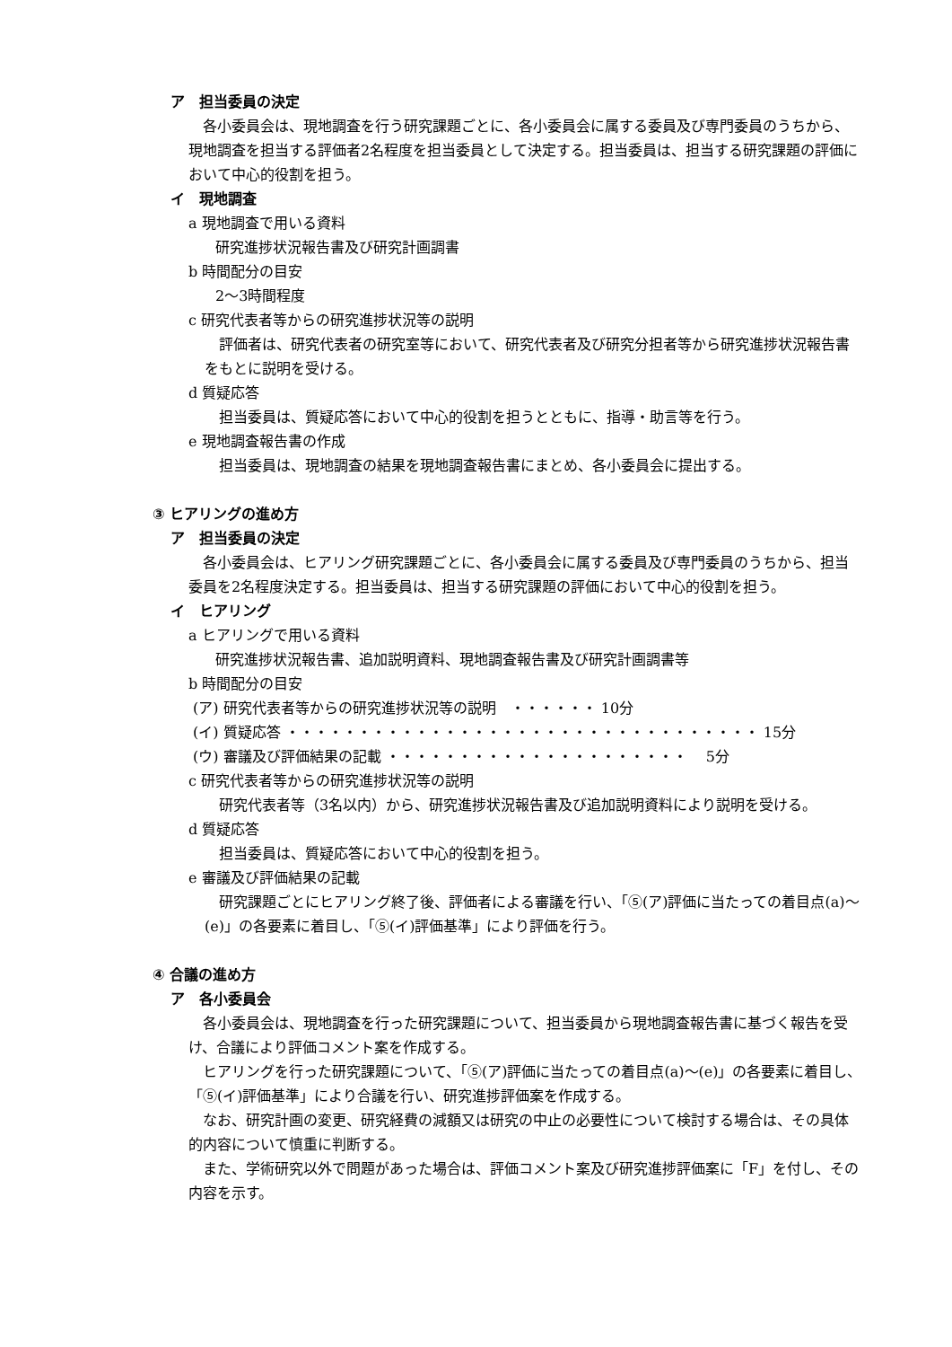ア　担当委員の決定
各小委員会は、現地調査を行う研究課題ごとに、各小委員会に属する委員及び専門委員のうちから、現地調査を担当する評価者2名程度を担当委員として決定する。担当委員は、担当する研究課題の評価において中心的役割を担う。
イ　現地調査
a 現地調査で用いる資料
研究進捗状況報告書及び研究計画調書
b 時間配分の目安
2～3時間程度
c 研究代表者等からの研究進捗状況等の説明
評価者は、研究代表者の研究室等において、研究代表者及び研究分担者等から研究進捗状況報告書をもとに説明を受ける。
d 質疑応答
担当委員は、質疑応答において中心的役割を担うとともに、指導・助言等を行う。
e 現地調査報告書の作成
担当委員は、現地調査の結果を現地調査報告書にまとめ、各小委員会に提出する。
③ ヒアリングの進め方
ア　担当委員の決定
各小委員会は、ヒアリング研究課題ごとに、各小委員会に属する委員及び専門委員のうちから、担当委員を2名程度決定する。担当委員は、担当する研究課題の評価において中心的役割を担う。
イ　ヒアリング
a ヒアリングで用いる資料
研究進捗状況報告書、追加説明資料、現地調査報告書及び研究計画調書等
b 時間配分の目安
(ア) 研究代表者等からの研究進捗状況等の説明　・・・・・・ 10分
(イ) 質疑応答 ・・・・・・・・・・・・・・・・・・・・・・・・・・・・・・・・・ 15分
(ウ) 審議及び評価結果の記載 ・・・・・・・・・・・・・・・・・・・・・　 5分
c 研究代表者等からの研究進捗状況等の説明
研究代表者等（3名以内）から、研究進捗状況報告書及び追加説明資料により説明を受ける。
d 質疑応答
担当委員は、質疑応答において中心的役割を担う。
e 審議及び評価結果の記載
研究課題ごとにヒアリング終了後、評価者による審議を行い、「⑤(ア)評価に当たっての着目点(a)～(e)」の各要素に着目し、「⑤(イ)評価基準」により評価を行う。
④ 合議の進め方
ア　各小委員会
各小委員会は、現地調査を行った研究課題について、担当委員から現地調査報告書に基づく報告を受け、合議により評価コメント案を作成する。
ヒアリングを行った研究課題について、「⑤(ア)評価に当たっての着目点(a)～(e)」の各要素に着目し、「⑤(イ)評価基準」により合議を行い、研究進捗評価案を作成する。
なお、研究計画の変更、研究経費の減額又は研究の中止の必要性について検討する場合は、その具体的内容について慎重に判断する。
また、学術研究以外で問題があった場合は、評価コメント案及び研究進捗評価案に「F」を付し、その内容を示す。